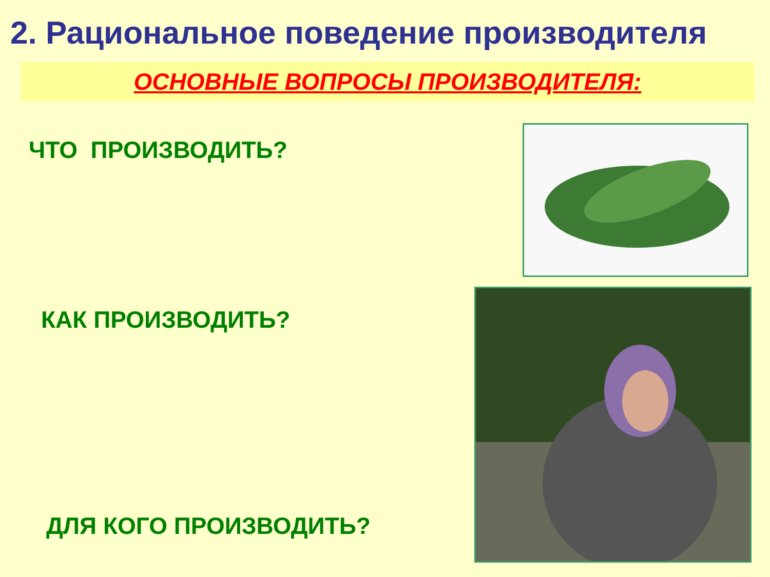2. Рациональное поведение производителя
ОСНОВНЫЕ ВОПРОСЫ ПРОИЗВОДИТЕЛЯ:
ЧТО ПРОИЗВОДИТЬ?
КАК ПРОИЗВОДИТЬ?
ДЛЯ КОГО ПРОИЗВОДИТЬ?